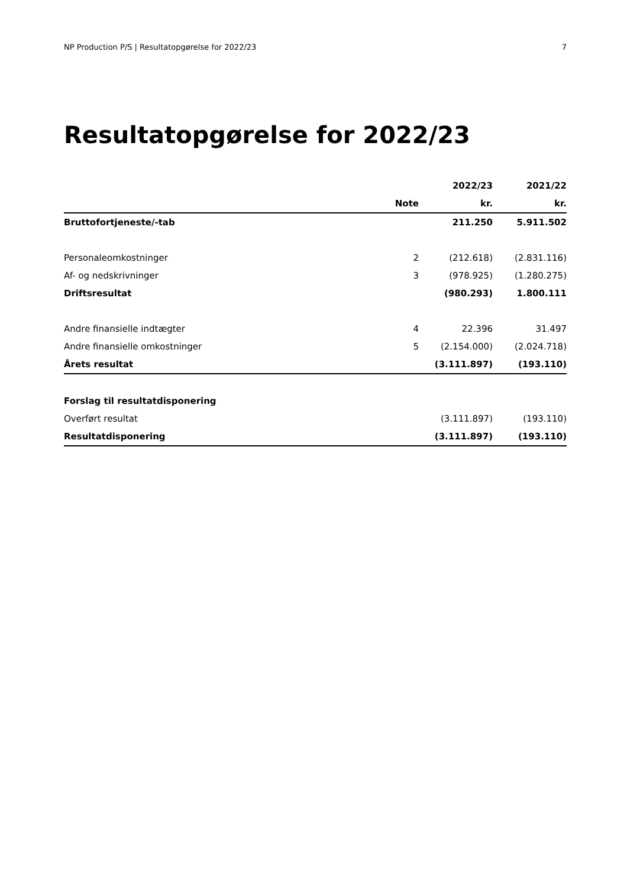NP Production P/S | Resultatopgørelse for 2022/23 7
Resultatopgørelse for 2022/23
| | | 2022/23 | 2021/22 |
| --- | --- | --- | --- |
| | Note | kr. | kr. |
| Bruttofortjeneste/-tab | | 211.250 | 5.911.502 |
| Personaleomkostninger | 2 | (212.618) | (2.831.116) |
| Af- og nedskrivninger | 3 | (978.925) | (1.280.275) |
| Driftsresultat | | (980.293) | 1.800.111 |
| Andre finansielle indtægter | 4 | 22.396 | 31.497 |
| Andre finansielle omkostninger | 5 | (2.154.000) | (2.024.718) |
| Årets resultat | | (3.111.897) | (193.110) |
| Forslag til resultatdisponering | | | |
| Overført resultat | | (3.111.897) | (193.110) |
| Resultatdisponering | | (3.111.897) | (193.110) |